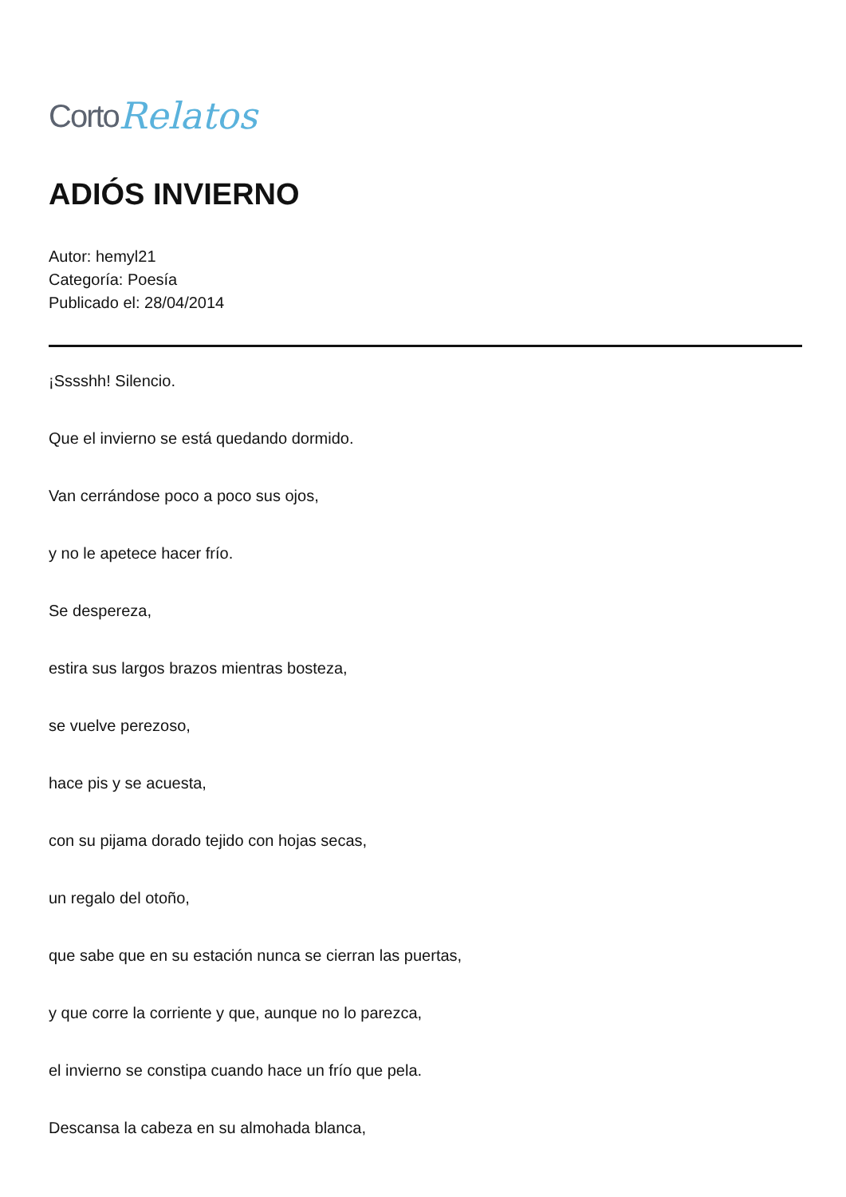Corto Relatos
ADIÓS INVIERNO
Autor: hemyl21
Categoría: Poesía
Publicado el: 28/04/2014
¡Sssshh! Silencio.
Que el invierno se está quedando dormido.
Van cerrándose poco a poco sus ojos,
y no le apetece hacer frío.
Se desperezа,
estira sus largos brazos mientras bosteza,
se vuelve perezoso,
hace pis y se acuesta,
con su pijama dorado tejido con hojas secas,
un regalo del otoño,
que sabe que en su estación nunca se cierran las puertas,
y que corre la corriente y que, aunque no lo parezca,
el invierno se constipa cuando hace un frío que pela.
Descansa la cabeza en su almohada blanca,